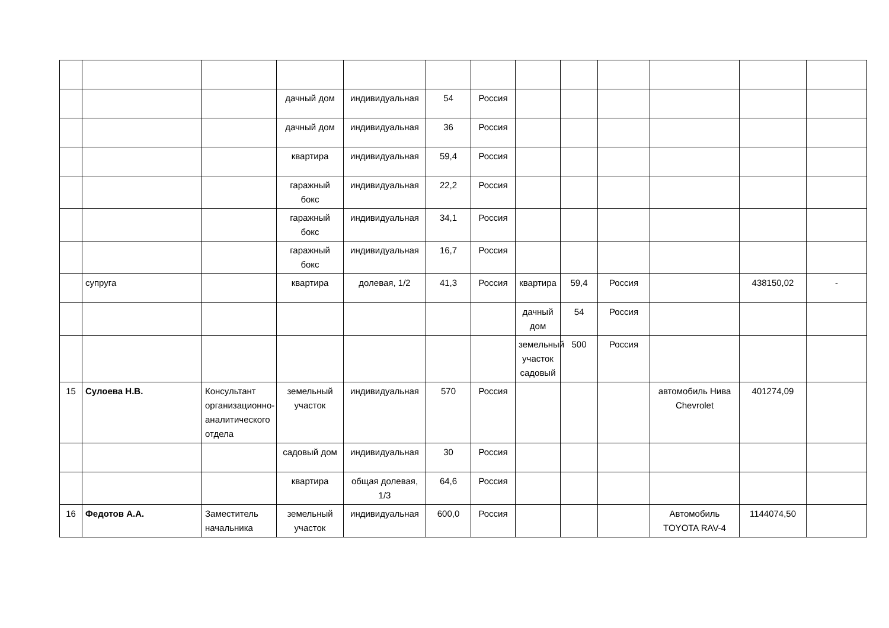| | | | дачный дом | индивидуальная | 54 | Россия | | | | | | |
| | | | дачный дом | индивидуальная | 36 | Россия | | | | | | |
| | | | квартира | индивидуальная | 59,4 | Россия | | | | | | |
| | | | гаражный бокс | индивидуальная | 22,2 | Россия | | | | | | |
| | | | гаражный бокс | индивидуальная | 34,1 | Россия | | | | | | |
| | | | гаражный бокс | индивидуальная | 16,7 | Россия | | | | | | |
| | супруга | | квартира | долевая, 1/2 | 41,3 | Россия | квартира | 59,4 | Россия | | 438150,02 | - |
| | | | | | | | дачный дом | 54 | Россия | | | |
| | | | | | | | земельный участок садовый | 500 | Россия | | | |
| 15 | Сулоева Н.В. | Консультант организационно-аналитического отдела | земельный участок | индивидуальная | 570 | Россия | | | | автомобиль Нива Chevrolet | 401274,09 | |
| | | | садовый дом | индивидуальная | 30 | Россия | | | | | | |
| | | | квартира | общая долевая, 1/3 | 64,6 | Россия | | | | | | |
| 16 | Федотов А.А. | Заместитель начальника | земельный участок | индивидуальная | 600,0 | Россия | | | | Автомобиль TOYOTA RAV-4 | 1144074,50 | |